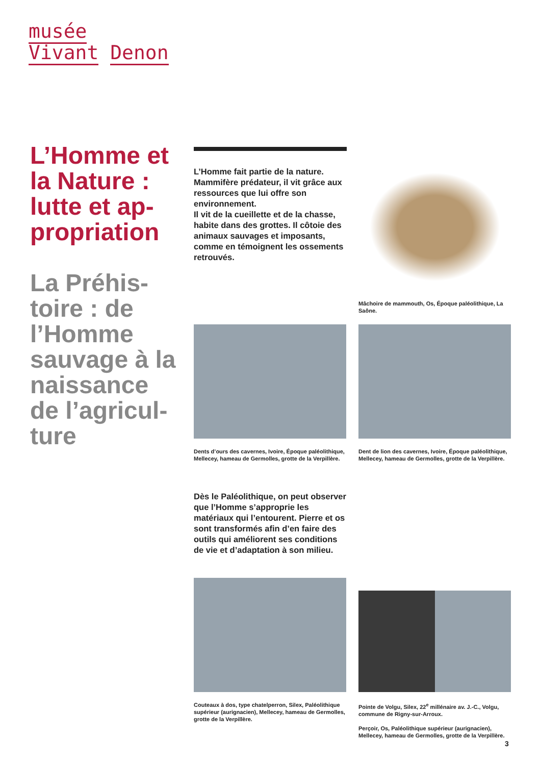musée
Vivant Denon
L’Homme et la Nature : lutte et ap-propriation
La Préhis-toire : de l’Homme sauvage à la naissance de l’agricul-ture
L’Homme fait partie de la nature. Mammifère prédateur, il vit grâce aux ressources que lui offre son environnement.
Il vit de la cueillette et de la chasse, habite dans des grottes. Il côtoie des animaux sauvages et imposants, comme en témoignent les ossements retrouvés.
Mâchoire de mammouth, Os, Époque paléolithique, La Saône.
Dents d’ours des cavernes, Ivoire, Époque paléolithique, Mellecey, hameau de Germolles, grotte de la Verpillère.
Dent de lion des cavernes, Ivoire, Époque paléolithique, Mellecey, hameau de Germolles, grotte de la Verpillère.
Dès le Paléolithique, on peut observer que l’Homme s’approprie les matériaux qui l’entourent. Pierre et os sont transformés afin d’en faire des outils qui améliorent ses conditions de vie et d’adaptation à son milieu.
Couteaux à dos, type chatelperron, Silex, Paléolithique supérieur (aurignacien), Mellecey, hameau de Germolles, grotte de la Verpillère.
Pointe de Volgu, Silex, 22<sup>e</sup> millénaire av. J.-C., Volgu, commune de Rigny-sur-Arroux.
Perçoir, Os, Paléolithique supérieur (aurignacien), Mellecey, hameau de Germolles, grotte de la Verpillère.
3